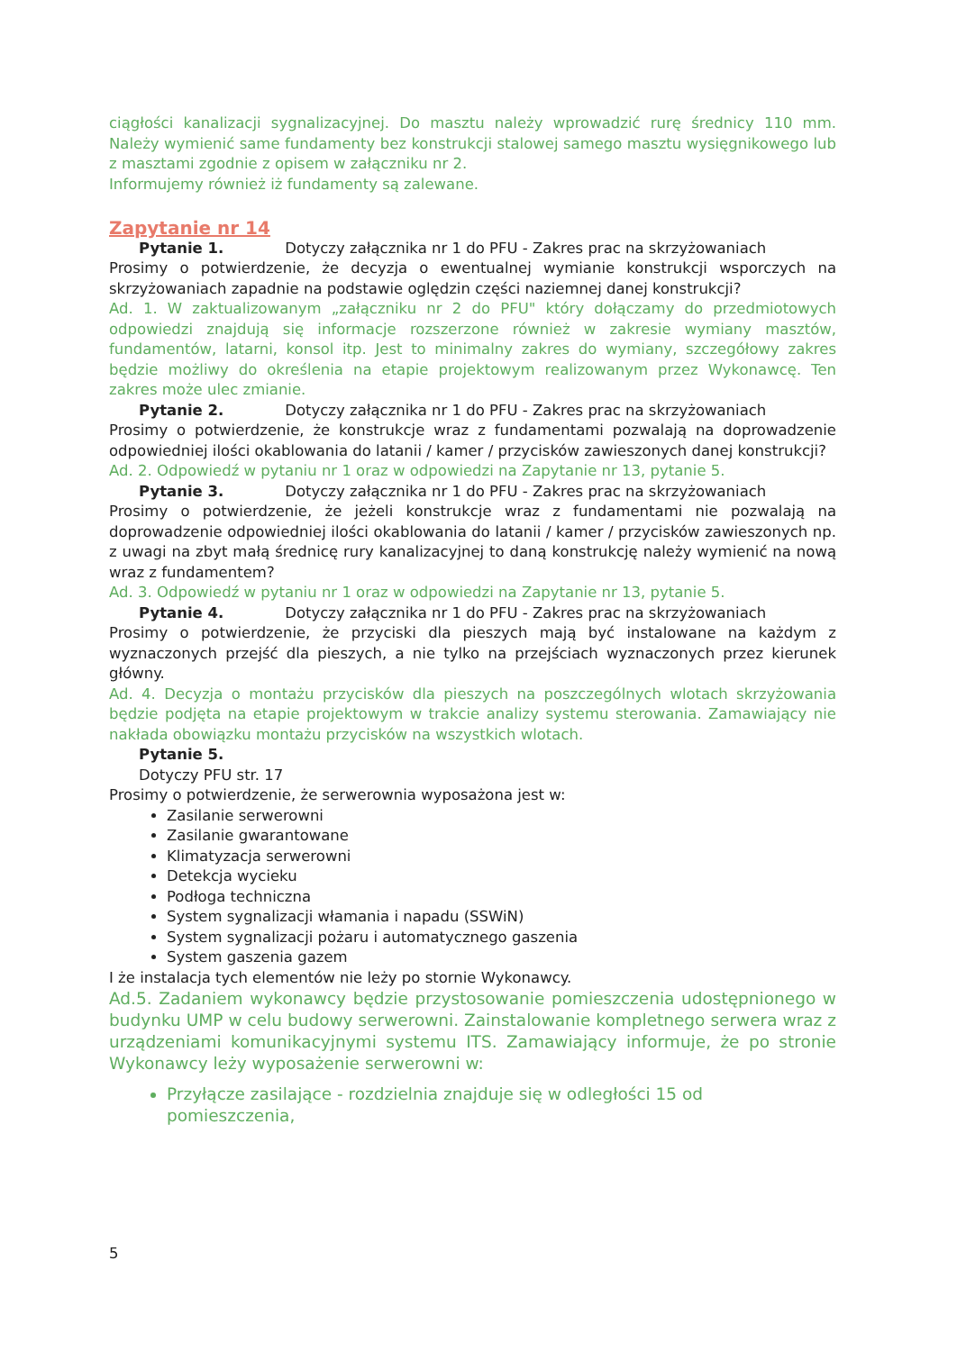ciągłości kanalizacji sygnalizacyjnej. Do masztu należy wprowadzić rurę średnicy 110 mm. Należy wymienić same fundamenty bez konstrukcji stalowej samego masztu wysięgnikowego lub z masztami zgodnie z opisem w załączniku nr 2.
Informujemy również iż fundamenty są zalewane.
Zapytanie nr 14
Pytanie 1. Dotyczy załącznika nr 1 do PFU - Zakres prac na skrzyżowaniach
Prosimy o potwierdzenie, że decyzja o ewentualnej wymianie konstrukcji wsporczych na skrzyżowaniach zapadnie na podstawie oględzin części naziemnej danej konstrukcji?
Ad. 1. W zaktualizowanym „załączniku nr 2 do PFU" który dołączamy do przedmiotowych odpowiedzi znajdują się informacje rozszerzone również w zakresie wymiany masztów, fundamentów, latarni, konsol itp. Jest to minimalny zakres do wymiany, szczegółowy zakres będzie możliwy do określenia na etapie projektowym realizowanym przez Wykonawcę. Ten zakres może ulec zmianie.
Pytanie 2. Dotyczy załącznika nr 1 do PFU - Zakres prac na skrzyżowaniach
Prosimy o potwierdzenie, że konstrukcje wraz z fundamentami pozwalają na doprowadzenie odpowiedniej ilości okablowania do latanii / kamer / przycisków zawieszonych danej konstrukcji?
Ad. 2. Odpowiedź w pytaniu nr 1 oraz w odpowiedzi na Zapytanie nr 13, pytanie 5.
Pytanie 3. Dotyczy załącznika nr 1 do PFU - Zakres prac na skrzyżowaniach
Prosimy o potwierdzenie, że jeżeli konstrukcje wraz z fundamentami nie pozwalają na doprowadzenie odpowiedniej ilości okablowania do latanii / kamer / przycisków zawieszonych np. z uwagi na zbyt małą średnicę rury kanalizacyjnej to daną konstrukcję należy wymienić na nową wraz z fundamentem?
Ad. 3. Odpowiedź w pytaniu nr 1 oraz w odpowiedzi na Zapytanie nr 13, pytanie 5.
Pytanie 4. Dotyczy załącznika nr 1 do PFU - Zakres prac na skrzyżowaniach
Prosimy o potwierdzenie, że przyciski dla pieszych mają być instalowane na każdym z wyznaczonych przejść dla pieszych, a nie tylko na przejściach wyznaczonych przez kierunek główny.
Ad. 4. Decyzja o montażu przycisków dla pieszych na poszczególnych wlotach skrzyżowania będzie podjęta na etapie projektowym w trakcie analizy systemu sterowania. Zamawiający nie nakłada obowiązku montażu przycisków na wszystkich wlotach.
Pytanie 5.
Dotyczy PFU str. 17
Prosimy o potwierdzenie, że serwerownia wyposażona jest w:
Zasilanie serwerowni
Zasilanie gwarantowane
Klimatyzacja serwerowni
Detekcja wycieku
Podłoga techniczna
System sygnalizacji włamania i napadu (SSWiN)
System sygnalizacji pożaru i automatycznego gaszenia
System gaszenia gazem
I że instalacja tych elementów nie leży po stornie Wykonawcy.
Ad.5. Zadaniem wykonawcy będzie przystosowanie pomieszczenia udostępnionego w budynku UMP w celu budowy serwerowni. Zainstalowanie kompletnego serwera wraz z urządzeniami komunikacyjnymi systemu ITS. Zamawiający informuje, że po stronie Wykonawcy leży wyposażenie serwerowni w:
Przyłącze zasilające - rozdzielnia znajduje się w odległości 15 od pomieszczenia,
5